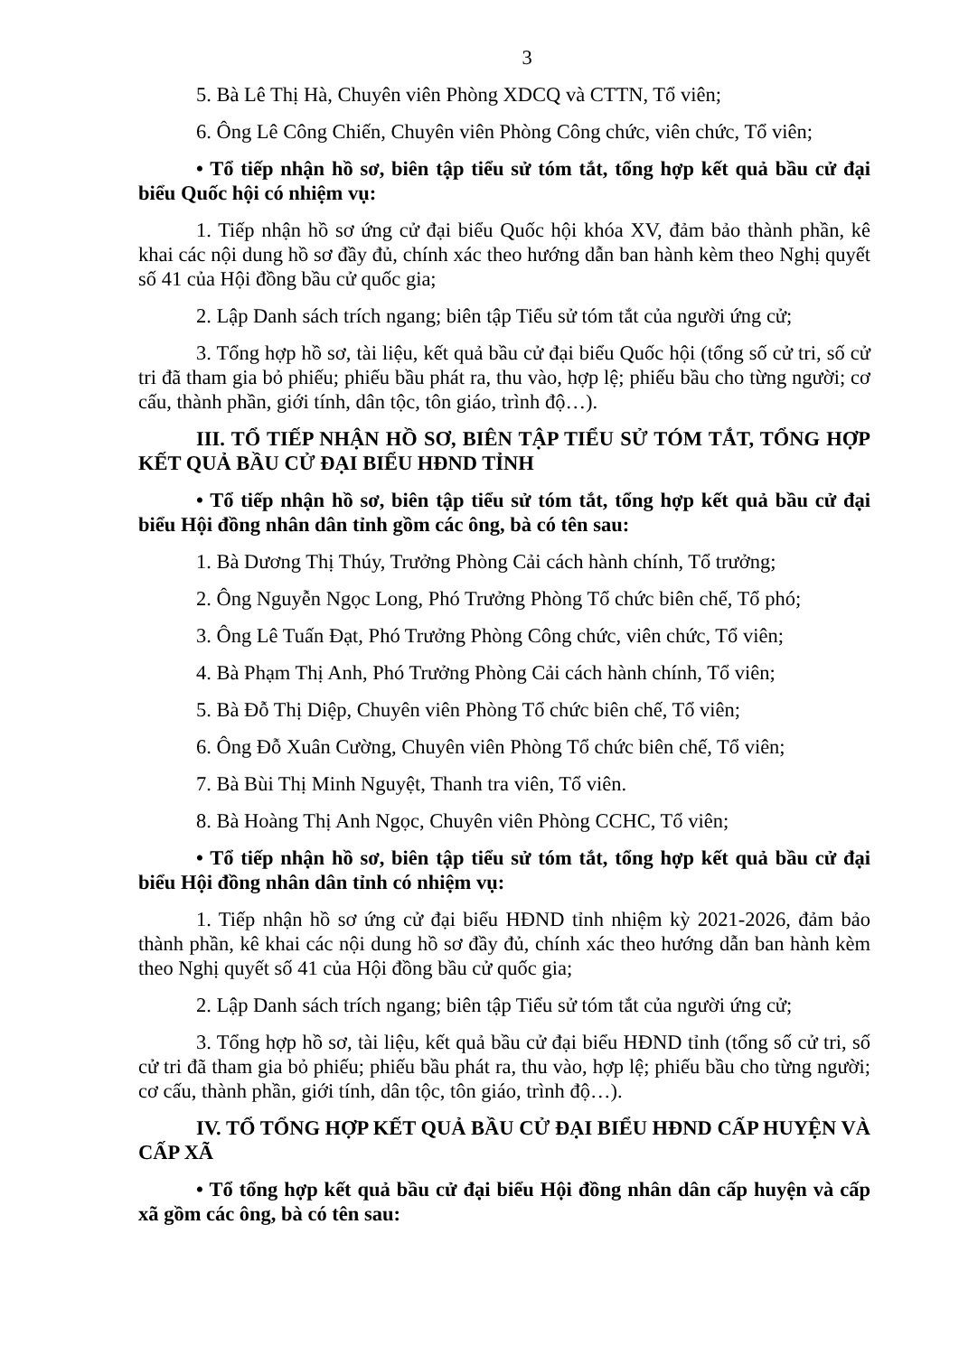3
5. Bà Lê Thị Hà, Chuyên viên Phòng XDCQ và CTTN, Tổ viên;
6. Ông Lê Công Chiến, Chuyên viên Phòng Công chức, viên chức, Tổ viên;
• Tổ tiếp nhận hồ sơ, biên tập tiểu sử tóm tắt, tổng hợp kết quả bầu cử đại biểu Quốc hội có nhiệm vụ:
1. Tiếp nhận hồ sơ ứng cử đại biểu Quốc hội khóa XV, đảm bảo thành phần, kê khai các nội dung hồ sơ đầy đủ, chính xác theo hướng dẫn ban hành kèm theo Nghị quyết số 41 của Hội đồng bầu cử quốc gia;
2. Lập Danh sách trích ngang; biên tập Tiểu sử tóm tắt của người ứng cử;
3. Tổng hợp hồ sơ, tài liệu, kết quả bầu cử đại biểu Quốc hội (tổng số cử tri, số cử tri đã tham gia bỏ phiếu; phiếu bầu phát ra, thu vào, hợp lệ; phiếu bầu cho từng người; cơ cấu, thành phần, giới tính, dân tộc, tôn giáo, trình độ…).
III. TỔ TIẾP NHẬN HỒ SƠ, BIÊN TẬP TIỂU SỬ TÓM TẮT, TỔNG HỢP KẾT QUẢ BẦU CỬ ĐẠI BIỂU HĐND TỈNH
• Tổ tiếp nhận hồ sơ, biên tập tiểu sử tóm tắt, tổng hợp kết quả bầu cử đại biểu Hội đồng nhân dân tỉnh gồm các ông, bà có tên sau:
1. Bà Dương Thị Thúy, Trưởng Phòng Cải cách hành chính, Tổ trưởng;
2. Ông Nguyễn Ngọc Long, Phó Trưởng Phòng Tổ chức biên chế, Tổ phó;
3. Ông Lê Tuấn Đạt, Phó Trưởng Phòng Công chức, viên chức, Tổ viên;
4. Bà Phạm Thị Anh, Phó Trưởng Phòng Cải cách hành chính, Tổ viên;
5. Bà Đỗ Thị Diệp, Chuyên viên Phòng Tổ chức biên chế, Tổ viên;
6. Ông Đỗ Xuân Cường, Chuyên viên Phòng Tổ chức biên chế, Tổ viên;
7. Bà Bùi Thị Minh Nguyệt, Thanh tra viên, Tổ viên.
8. Bà Hoàng Thị Anh Ngọc, Chuyên viên Phòng CCHC, Tổ viên;
• Tổ tiếp nhận hồ sơ, biên tập tiểu sử tóm tắt, tổng hợp kết quả bầu cử đại biểu Hội đồng nhân dân tỉnh có nhiệm vụ:
1. Tiếp nhận hồ sơ ứng cử đại biểu HĐND tỉnh nhiệm kỳ 2021-2026, đảm bảo thành phần, kê khai các nội dung hồ sơ đầy đủ, chính xác theo hướng dẫn ban hành kèm theo Nghị quyết số 41 của Hội đồng bầu cử quốc gia;
2. Lập Danh sách trích ngang; biên tập Tiểu sử tóm tắt của người ứng cử;
3. Tổng hợp hồ sơ, tài liệu, kết quả bầu cử đại biểu HĐND tỉnh (tổng số cử tri, số cử tri đã tham gia bỏ phiếu; phiếu bầu phát ra, thu vào, hợp lệ; phiếu bầu cho từng người; cơ cấu, thành phần, giới tính, dân tộc, tôn giáo, trình độ…).
IV. TỔ TỔNG HỢP KẾT QUẢ BẦU CỬ ĐẠI BIỂU HĐND CẤP HUYỆN VÀ CẤP XÃ
• Tổ tổng hợp kết quả bầu cử đại biểu Hội đồng nhân dân cấp huyện và cấp xã gồm các ông, bà có tên sau: